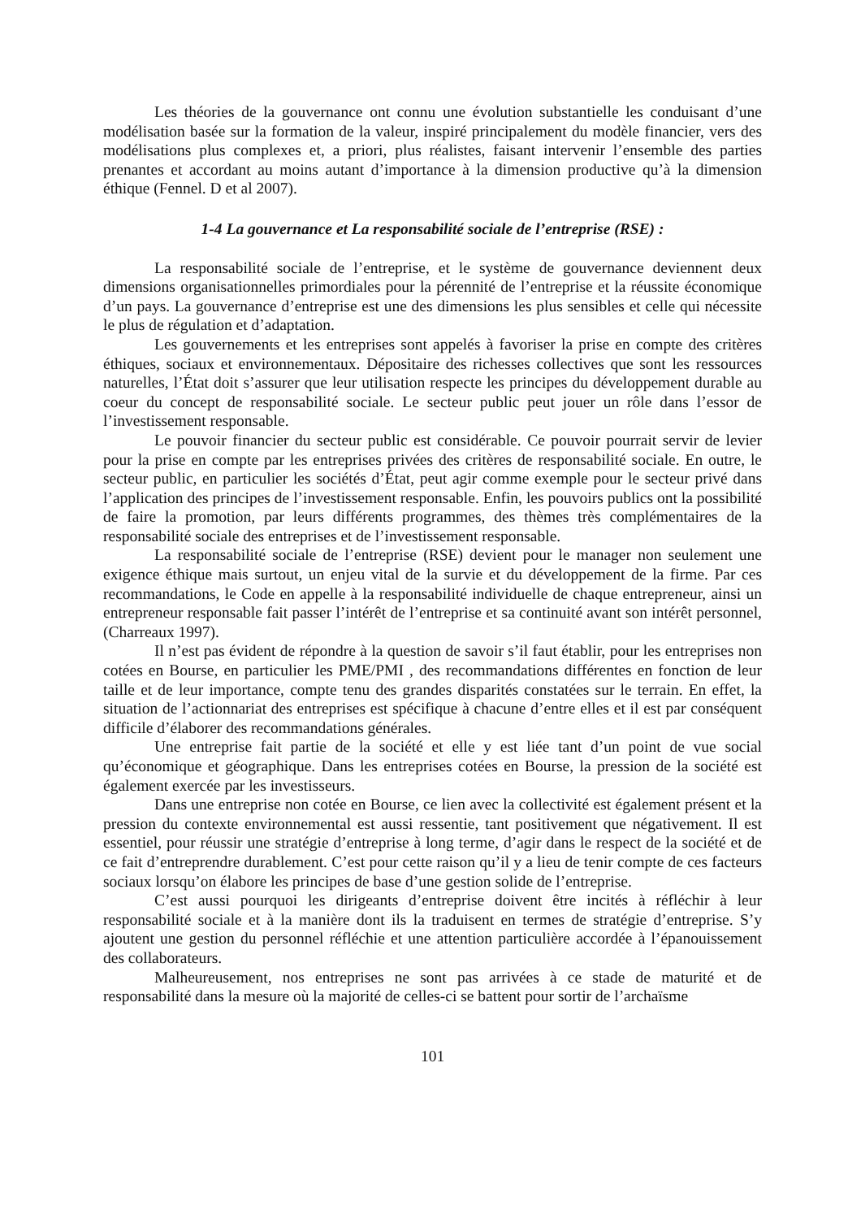Les théories de la gouvernance ont connu une évolution substantielle les conduisant d’une modélisation basée sur la formation de la valeur, inspiré principalement du modèle financier, vers des modélisations plus complexes et, a priori, plus réalistes, faisant intervenir l’ensemble des parties prenantes et accordant au moins autant d’importance à la dimension productive qu’à la dimension éthique (Fennel. D et al 2007).
1-4 La gouvernance et La responsabilité sociale de l’entreprise (RSE) :
La responsabilité sociale de l’entreprise, et le système de gouvernance deviennent deux dimensions organisationnelles primordiales pour la pérennité de l’entreprise et la réussite économique d’un pays. La gouvernance d’entreprise est une des dimensions les plus sensibles et celle qui nécessite le plus de régulation et d’adaptation.
Les gouvernements et les entreprises sont appelés à favoriser la prise en compte des critères éthiques, sociaux et environnementaux. Dépositaire des richesses collectives que sont les ressources naturelles, l’État doit s’assurer que leur utilisation respecte les principes du développement durable au coeur du concept de responsabilité sociale. Le secteur public peut jouer un rôle dans l’essor de l’investissement responsable.
Le pouvoir financier du secteur public est considérable. Ce pouvoir pourrait servir de levier pour la prise en compte par les entreprises privées des critères de responsabilité sociale. En outre, le secteur public, en particulier les sociétés d’État, peut agir comme exemple pour le secteur privé dans l’application des principes de l’investissement responsable. Enfin, les pouvoirs publics ont la possibilité de faire la promotion, par leurs différents programmes, des thèmes très complémentaires de la responsabilité sociale des entreprises et de l’investissement responsable.
La responsabilité sociale de l’entreprise (RSE) devient pour le manager non seulement une exigence éthique mais surtout, un enjeu vital de la survie et du développement de la firme. Par ces recommandations, le Code en appelle à la responsabilité individuelle de chaque entrepreneur, ainsi un entrepreneur responsable fait passer l’intérêt de l’entreprise et sa continuité avant son intérêt personnel, (Charreaux 1997).
Il n’est pas évident de répondre à la question de savoir s’il faut établir, pour les entreprises non cotées en Bourse, en particulier les PME/PMI , des recommandations différentes en fonction de leur taille et de leur importance, compte tenu des grandes disparités constatées sur le terrain. En effet, la situation de l’actionnariat des entreprises est spécifique à chacune d’entre elles et il est par conséquent difficile d’élaborer des recommandations générales.
Une entreprise fait partie de la société et elle y est liée tant d’un point de vue social qu’économique et géographique. Dans les entreprises cotées en Bourse, la pression de la société est également exercée par les investisseurs.
Dans une entreprise non cotée en Bourse, ce lien avec la collectivité est également présent et la pression du contexte environnemental est aussi ressentie, tant positivement que négativement. Il est essentiel, pour réussir une stratégie d’entreprise à long terme, d’agir dans le respect de la société et de ce fait d’entreprendre durablement. C’est pour cette raison qu’il y a lieu de tenir compte de ces facteurs sociaux lorsqu’on élabore les principes de base d’une gestion solide de l’entreprise.
C’est aussi pourquoi les dirigeants d’entreprise doivent être incités à réfléchir à leur responsabilité sociale et à la manière dont ils la traduisent en termes de stratégie d’entreprise. S’y ajoutent une gestion du personnel réfléchie et une attention particulière accordée à l’épanouissement des collaborateurs.
Malheureusement, nos entreprises ne sont pas arrivées à ce stade de maturité et de responsabilité dans la mesure où la majorité de celles-ci se battent pour sortir de l’archaïsme
101